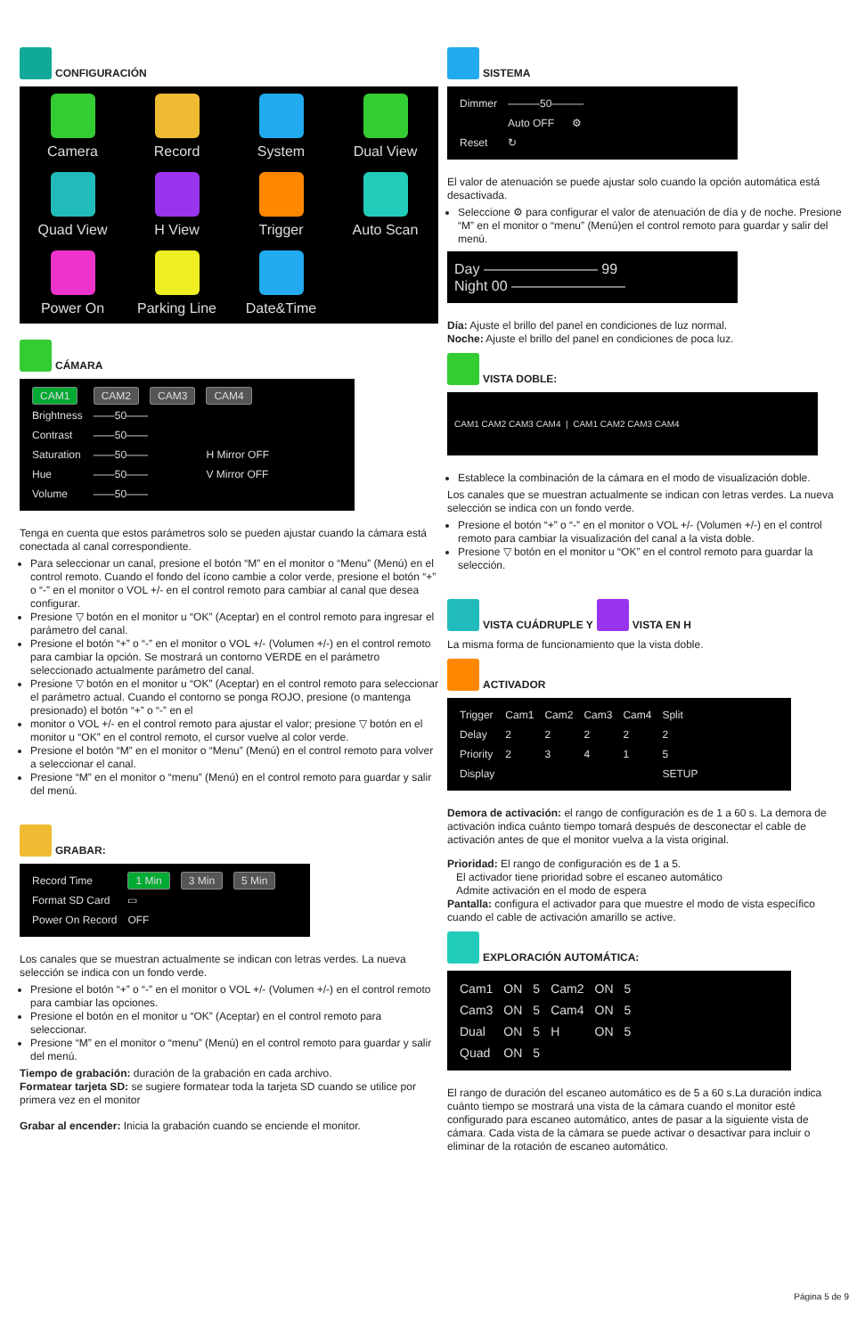CONFIGURACIÓN
Camera
Record
System
Dual View
Quad View
H View
Trigger
Auto Scan
Power On
Parking Line
Date&Time
CÁMARA
| CAM1 | CAM2 | CAM3 | CAM4 |
| Brightness | ——50—— | | |
| Contrast | ——50—— | | |
| Saturation | ——50—— | | H Mirror OFF |
| Hue | ——50—— | | V Mirror OFF |
| Volume | ——50—— | | |
Tenga en cuenta que estos parámetros solo se pueden ajustar cuando la cámara está conectada al canal correspondiente.
Para seleccionar un canal, presione el botón “M” en el monitor o “Menu” (Menú) en el control remoto. Cuando el fondo del ícono cambie a color verde, presione el botón “+” o “-” en el monitor o VOL +/- en el control remoto para cambiar al canal que desea configurar.
Presione ▽ botón en el monitor u “OK” (Aceptar) en el control remoto para ingresar el parámetro del canal.
Presione el botón “+” o “-” en el monitor o VOL +/- (Volumen +/-) en el control remoto para cambiar la opción. Se mostrará un contorno VERDE en el parámetro seleccionado actualmente parámetro del canal.
Presione ▽ botón en el monitor u “OK” (Aceptar) en el control remoto para seleccionar el parámetro actual. Cuando el contorno se ponga ROJO, presione (o mantenga presionado) el botón “+” o “-” en el
monitor o VOL +/- en el control remoto para ajustar el valor; presione ▽ botón en el monitor u “OK” en el control remoto, el cursor vuelve al color verde.
Presione el botón “M” en el monitor o “Menu” (Menú) en el control remoto para volver a seleccionar el canal.
Presione “M” en el monitor o “menu” (Menú) en el control remoto para guardar y salir del menú.
GRABAR:
| Record Time | 1 Min | 3 Min | 5 Min |
| Format SD Card | ▭ | | |
| Power On Record | OFF | | |
Los canales que se muestran actualmente se indican con letras verdes. La nueva selección se indica con un fondo verde.
Presione el botón “+” o “-” en el monitor o VOL +/- (Volumen +/-) en el control remoto para cambiar las opciones.
Presione el botón en el monitor u “OK” (Aceptar) en el control remoto para seleccionar.
Presione “M” en el monitor o “menu” (Menú) en el control remoto para guardar y salir del menú.
Tiempo de grabación: duración de la grabación en cada archivo.
Formatear tarjeta SD: se sugiere formatear toda la tarjeta SD cuando se utilice por primera vez en el monitor
Grabar al encender: Inicia la grabación cuando se enciende el monitor.
SISTEMA
| Dimmer | ———50——— | |
| | Auto OFF | ⚙ |
| Reset | ↻ | |
El valor de atenuación se puede ajustar solo cuando la opción automática está desactivada.
Seleccione ⚙ para configurar el valor de atenuación de día y de noche. Presione “M” en el monitor o “menu” (Menú)en el control remoto para guardar y salir del menú.
Day ———————— 99
Night 00 ————————
Día: Ajuste el brillo del panel en condiciones de luz normal.
Noche: Ajuste el brillo del panel en condiciones de poca luz.
VISTA DOBLE:
CAM1 CAM2 CAM3 CAM4 | CAM1 CAM2 CAM3 CAM4
Establece la combinación de la cámara en el modo de visualización doble.
Los canales que se muestran actualmente se indican con letras verdes. La nueva selección se indica con un fondo verde.
Presione el botón “+” o “-” en el monitor o VOL +/- (Volumen +/-) en el control remoto para cambiar la visualización del canal a la vista doble.
Presione ▽ botón en el monitor u “OK” en el control remoto para guardar la selección.
VISTA CUÁDRUPLE Y VISTA EN H
La misma forma de funcionamiento que la vista doble.
ACTIVADOR
| Trigger | Cam1 | Cam2 | Cam3 | Cam4 | Split |
| Delay | 2 | 2 | 2 | 2 | 2 |
| Priority | 2 | 3 | 4 | 1 | 5 |
| Display | | | | | SETUP |
Demora de activación: el rango de configuración es de 1 a 60 s. La demora de activación indica cuánto tiempo tomará después de desconectar el cable de activación antes de que el monitor vuelva a la vista original.
Prioridad: El rango de configuración es de 1 a 5.
El activador tiene prioridad sobre el escaneo automático
Admite activación en el modo de espera
Pantalla: configura el activador para que muestre el modo de vista específico cuando el cable de activación amarillo se active.
EXPLORACIÓN AUTOMÁTICA:
| Cam1 | ON | 5 | Cam2 | ON | 5 |
| Cam3 | ON | 5 | Cam4 | ON | 5 |
| Dual | ON | 5 | H | ON | 5 |
| Quad | ON | 5 | | | |
El rango de duración del escaneo automático es de 5 a 60 s.La duración indica cuánto tiempo se mostrará una vista de la cámara cuando el monitor esté configurado para escaneo automático, antes de pasar a la siguiente vista de cámara. Cada vista de la cámara se puede activar o desactivar para incluir o eliminar de la rotación de escaneo automático.
Página 5 de 9